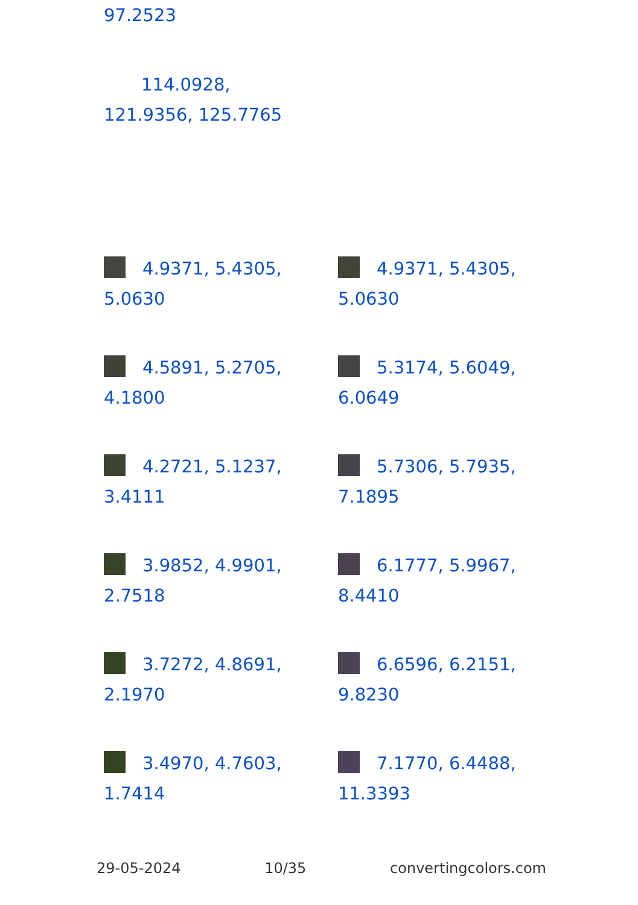97.2523
114.0928,
121.9356, 125.7765
4.9371, 5.4305, 5.0630
4.9371, 5.4305, 5.0630
4.5891, 5.2705, 4.1800
5.3174, 5.6049, 6.0649
4.2721, 5.1237, 3.4111
5.7306, 5.7935, 7.1895
3.9852, 4.9901, 2.7518
6.1777, 5.9967, 8.4410
3.7272, 4.8691, 2.1970
6.6596, 6.2151, 9.8230
3.4970, 4.7603, 1.7414
7.1770, 6.4488, 11.3393
29-05-2024 10/35 convertingcolors.com